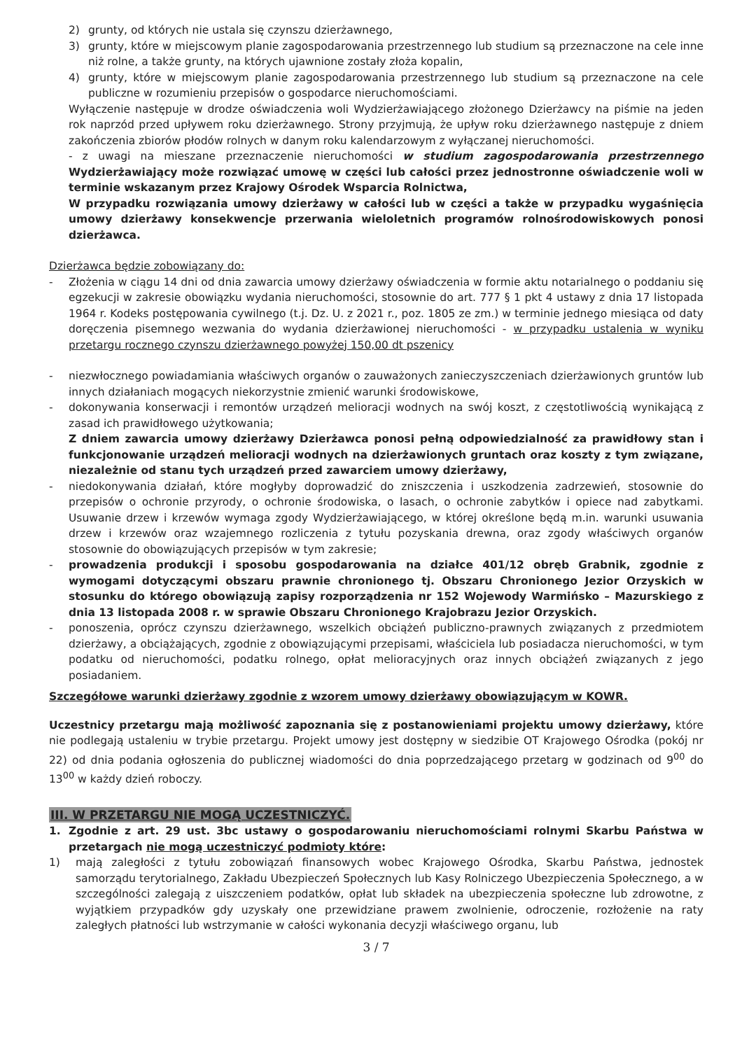2) grunty, od których nie ustala się czynszu dzierżawnego,
3) grunty, które w miejscowym planie zagospodarowania przestrzennego lub studium są przeznaczone na cele inne niż rolne, a także grunty, na których ujawnione zostały złoża kopalin,
4) grunty, które w miejscowym planie zagospodarowania przestrzennego lub studium są przeznaczone na cele publiczne w rozumieniu przepisów o gospodarce nieruchomościami.
Wyłączenie następuje w drodze oświadczenia woli Wydzierżawiającego złożonego Dzierżawcy na piśmie na jeden rok naprzód przed upływem roku dzierżawnego. Strony przyjmują, że upływ roku dzierżawnego następuje z dniem zakończenia zbiorów płodów rolnych w danym roku kalendarzowym z wyłączanej nieruchomości.
- z uwagi na mieszane przeznaczenie nieruchomości w studium zagospodarowania przestrzennego Wydzierżawiający może rozwiązać umowę w części lub całości przez jednostronne oświadczenie woli w terminie wskazanym przez Krajowy Ośrodek Wsparcia Rolnictwa,
W przypadku rozwiązania umowy dzierżawy w całości lub w części a także w przypadku wygaśnięcia umowy dzierżawy konsekwencje przerwania wieloletnich programów rolnośrodowiskowych ponosi dzierżawca.
Dzierżawca będzie zobowiązany do:
- Złożenia w ciągu 14 dni od dnia zawarcia umowy dzierżawy oświadczenia w formie aktu notarialnego o poddaniu się egzekucji w zakresie obowiązku wydania nieruchomości, stosownie do art. 777 § 1 pkt 4 ustawy z dnia 17 listopada 1964 r. Kodeks postępowania cywilnego (t.j. Dz. U. z 2021 r., poz. 1805 ze zm.) w terminie jednego miesiąca od daty doręczenia pisemnego wezwania do wydania dzierżawionej nieruchomości - w przypadku ustalenia w wyniku przetargu rocznego czynszu dzierżawnego powyżej 150,00 dt pszenicy
- niezwłocznego powiadamiania właściwych organów o zauważonych zanieczyszczeniach dzierżawionych gruntów lub innych działaniach mogących niekorzystnie zmienić warunki środowiskowe,
- dokonywania konserwacji i remontów urządzeń melioracji wodnych na swój koszt, z częstotliwością wynikającą z zasad ich prawidłowego użytkowania;
Z dniem zawarcia umowy dzierżawy Dzierżawca ponosi pełną odpowiedzialność za prawidłowy stan i funkcjonowanie urządzeń melioracji wodnych na dzierżawionych gruntach oraz koszty z tym związane, niezależnie od stanu tych urządzeń przed zawarciem umowy dzierżawy,
- niedokonywania działań, które mogłyby doprowadzić do zniszczenia i uszkodzenia zadrzewień, stosownie do przepisów o ochronie przyrody, o ochronie środowiska, o lasach, o ochronie zabytków i opiece nad zabytkami. Usuwanie drzew i krzewów wymaga zgody Wydzierżawiającego, w której określone będą m.in. warunki usuwania drzew i krzewów oraz wzajemnego rozliczenia z tytułu pozyskania drewna, oraz zgody właściwych organów stosownie do obowiązujących przepisów w tym zakresie;
- prowadzenia produkcji i sposobu gospodarowania na działce 401/12 obręb Grabnik, zgodnie z wymogami dotyczącymi obszaru prawnie chronionego tj. Obszaru Chronionego Jezior Orzyskich w stosunku do którego obowiązują zapisy rozporządzenia nr 152 Wojewody Warmińsko – Mazurskiego z dnia 13 listopada 2008 r. w sprawie Obszaru Chronionego Krajobrazu Jezior Orzyskich.
- ponoszenia, oprócz czynszu dzierżawnego, wszelkich obciążeń publiczno-prawnych związanych z przedmiotem dzierżawy, a obciążających, zgodnie z obowiązującymi przepisami, właściciela lub posiadacza nieruchomości, w tym podatku od nieruchomości, podatku rolnego, opłat melioracyjnych oraz innych obciążeń związanych z jego posiadaniem.
Szczegółowe warunki dzierżawy zgodnie z wzorem umowy dzierżawy obowiązującym w KOWR.
Uczestnicy przetargu mają możliwość zapoznania się z postanowieniami projektu umowy dzierżawy, które nie podlegają ustaleniu w trybie przetargu. Projekt umowy jest dostępny w siedzibie OT Krajowego Ośrodka (pokój nr 22) od dnia podania ogłoszenia do publicznej wiadomości do dnia poprzedzającego przetarg w godzinach od 9<sup>00</sup> do 13<sup>00</sup> w każdy dzień roboczy.
III. W PRZETARGU NIE MOGĄ UCZESTNICZYĆ.
1. Zgodnie z art. 29 ust. 3bc ustawy o gospodarowaniu nieruchomościami rolnymi Skarbu Państwa w przetargach nie mogą uczestniczyć podmioty które:
1) mają zaległości z tytułu zobowiązań finansowych wobec Krajowego Ośrodka, Skarbu Państwa, jednostek samorządu terytorialnego, Zakładu Ubezpieczeń Społecznych lub Kasy Rolniczego Ubezpieczenia Społecznego, a w szczególności zalegają z uiszczeniem podatków, opłat lub składek na ubezpieczenia społeczne lub zdrowotne, z wyjątkiem przypadków gdy uzyskały one przewidziane prawem zwolnienie, odroczenie, rozłożenie na raty zaległych płatności lub wstrzymanie w całości wykonania decyzji właściwego organu, lub
3 / 7